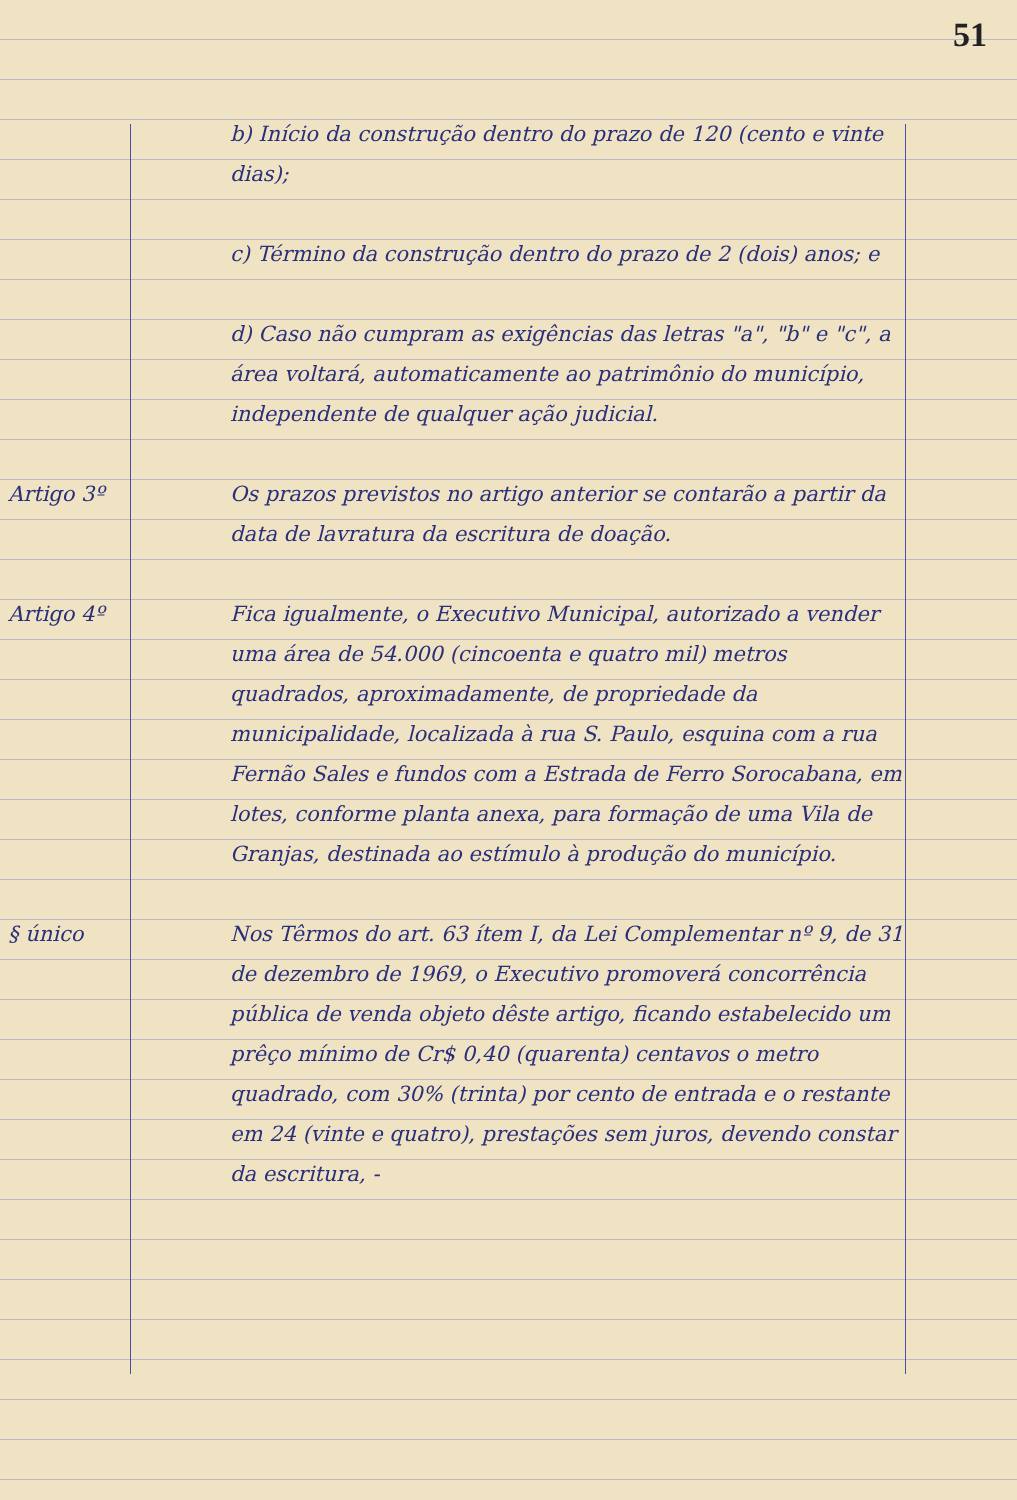51
b) Início da construção dentro do prazo de 120 (cento e vinte dias);
c) Término da construção dentro do prazo de 2 (dois) anos; e
d) Caso não cumpram as exigências das letras "a", "b" e "c", a área voltará, automaticamente ao patrimônio do município, independente de qualquer ação judicial.
Artigo 3º Os prazos previstos no artigo anterior se contarão a partir da data de lavratura da escritura de doação.
Artigo 4º Fica igualmente, o Executivo Municipal, autorizado a vender uma área de 54.000 (cincoenta e quatro mil) metros quadrados, aproximadamente, de propriedade da municipalidade, localizada à rua S. Paulo, esquina com a rua Fernão Sales e fundos com a Estrada de Ferro Sorocabana, em lotes, conforme planta anexa, para formação de uma Vila de Granjas, destinada ao estímulo à produção do município.
§ único Nos Têrmos do art. 63 ítem I, da Lei Complementar nº 9, de 31 de dezembro de 1969, o Executivo promoverá concorrência pública de venda objeto dêste artigo, ficando estabelecido um prêço mínimo de Cr$ 0,40 (quarenta) centavos o metro quadrado, com 30% (trinta) por cento de entrada e o restante em 24 (vinte e quatro), prestações sem juros, devendo constar da escritura, -